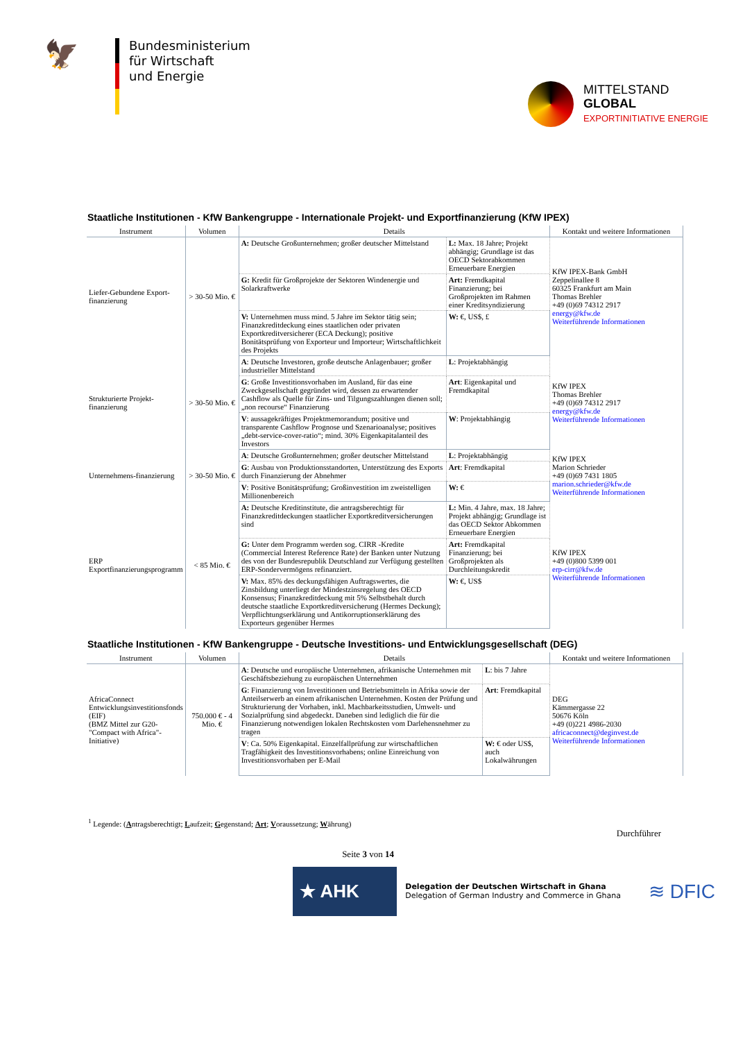🦅
Bundesministerium
für Wirtschaft
und Energie
MITTELSTAND
GLOBAL
EXPORTINITIATIVE ENERGIE
Staatliche Institutionen - KfW Bankengruppe - Internationale Projekt- und Exportfinanzierung (KfW IPEX)
| Instrument | Volumen | Details | | Kontakt und weitere Informationen |
| --- | --- | --- | --- | --- |
| Liefer-Gebundene Export-finanzierung | > 30-50 Mio. € | A: Deutsche Großunternehmen; großer deutscher Mittelstand | L: Max. 18 Jahre; Projekt abhängig; Grundlage ist das OECD Sektorabkommen Erneuerbare Energien | KfW IPEX-Bank GmbH Zeppelinallee 8 60325 Frankfurt am Main Thomas Brehler +49 (0)69 74312 2917 energy@kfw.de Weiterführende Informationen |
| | | G: Kredit für Großprojekte der Sektoren Windenergie und Solarkraftwerke | Art: Fremdkapital Finanzierung; bei Großprojekten im Rahmen einer Kreditsyndizierung | |
| | | V: Unternehmen muss mind. 5 Jahre im Sektor tätig sein; Finanzkreditdeckung eines staatlichen oder privaten Exportkreditversicherer (ECA Deckung); positive Bonitätsprüfung von Exporteur und Importeur; Wirtschaftlichkeit des Projekts | W: €, US$, £ | |
| Strukturierte Projekt-finanzierung | > 30-50 Mio. € | A : Deutsche Investoren, große deutsche Anlagenbauer; großer industrieller Mittelstand | L : Projektabhängig | KfW IPEX Thomas Brehler +49 (0)69 74312 2917 energy@kfw.de Weiterführende Informationen |
| | | G : Große Investitionsvorhaben im Ausland, für das eine Zweckgesellschaft gegründet wird, dessen zu erwartender Cashflow als Quelle für Zins- und Tilgungszahlungen dienen soll; „non recourse“ Finanzierung | Art : Eigenkapital und Fremdkapital | |
| | | V : aussagekräftiges Projektmemorandum; positive und transparente Cashflow Prognose und Szenarioanalyse; positives „debt-service-cover-ratio“; mind. 30% Eigenkapitalanteil des Investors | W : Projektabhängig | |
| Unternehmens-finanzierung | > 30-50 Mio. € | A : Deutsche Großunternehmen; großer deutscher Mittelstand | L : Projektabhängig | KfW IPEX Marion Schrieder +49 (0)69 7431 1805 marion.schrieder@kfw.de Weiterführende Informationen |
| | | G : Ausbau von Produktionsstandorten, Unterstützung des Exports durch Finanzierung der Abnehmer | Art : Fremdkapital | |
| | | V : Positive Bonitätsprüfung; Großinvestition im zweistelligen Millionenbereich | W: € | |
| ERP Exportfinanzierungsprogramm | < 85 Mio. € | A: Deutsche Kreditinstitute, die antragsberechtigt für Finanzkreditdeckungen staatlicher Exportkreditversicherungen sind | L: Min. 4 Jahre, max. 18 Jahre; Projekt abhängig; Grundlage ist das OECD Sektor Abkommen Erneuerbare Energien | KfW IPEX +49 (0)800 5399 001 erp-cirr@kfw.de Weiterführende Informationen |
| | | G: Unter dem Programm werden sog. CIRR -Kredite (Commercial Interest Reference Rate) der Banken unter Nutzung des von der Bundesrepublik Deutschland zur Verfügung gestellten ERP-Sondervermögens refinanziert. | Art: Fremdkapital Finanzierung; bei Großprojekten als Durchleitungskredit | |
| | | V: Max. 85% des deckungsfähigen Auftragswertes, die Zinsbildung unterliegt der Mindestzinsregelung des OECD Konsensus; Finanzkreditdeckung mit 5% Selbstbehalt durch deutsche staatliche Exportkreditversicherung (Hermes Deckung); Verpflichtungserklärung und Antikorruptionserklärung des Exporteurs gegenüber Hermes | W: €, US$ | |
Staatliche Institutionen - KfW Bankengruppe - Deutsche Investitions- und Entwicklungsgesellschaft (DEG)
| Instrument | Volumen | Details | | Kontakt und weitere Informationen |
| --- | --- | --- | --- | --- |
| AfricaConnect Entwicklungsinvestitionsfonds (EIF) (BMZ Mittel zur G20-"Compact with Africa"-Initiative) | 750.000 € - 4 Mio. € | A : Deutsche und europäische Unternehmen, afrikanische Unternehmen mit Geschäftsbeziehung zu europäischen Unternehmen | L : bis 7 Jahre | DEG Kämmergasse 22 50676 Köln +49 (0)221 4986-2030 africaconnect@deginvest.de Weiterführende Informationen |
| | | G : Finanzierung von Investitionen und Betriebsmitteln in Afrika sowie der Anteilserwerb an einem afrikanischen Unternehmen. Kosten der Prüfung und Strukturierung der Vorhaben, inkl. Machbarkeitsstudien, Umwelt- und Sozialprüfung sind abgedeckt. Daneben sind lediglich die für die Finanzierung notwendigen lokalen Rechtskosten vom Darlehensnehmer zu tragen | Art : Fremdkapital | |
| | | V : Ca. 50% Eigenkapital. Einzelfallprüfung zur wirtschaftlichen Tragfähigkeit des Investitionsvorhabens; online Einreichung von Investitionsvorhaben per E-Mail | W: € oder US$, auch Lokalwährungen | |
<sup>1</sup> Legende: (Antragsberechtigt; Laufzeit; Gegenstand; Art; Voraussetzung; Währung)
Durchführer
Seite 3 von 14
★ AHK
Delegation der Deutschen Wirtschaft in Ghana
Delegation of German Industry and Commerce in Ghana
≋ DFIC